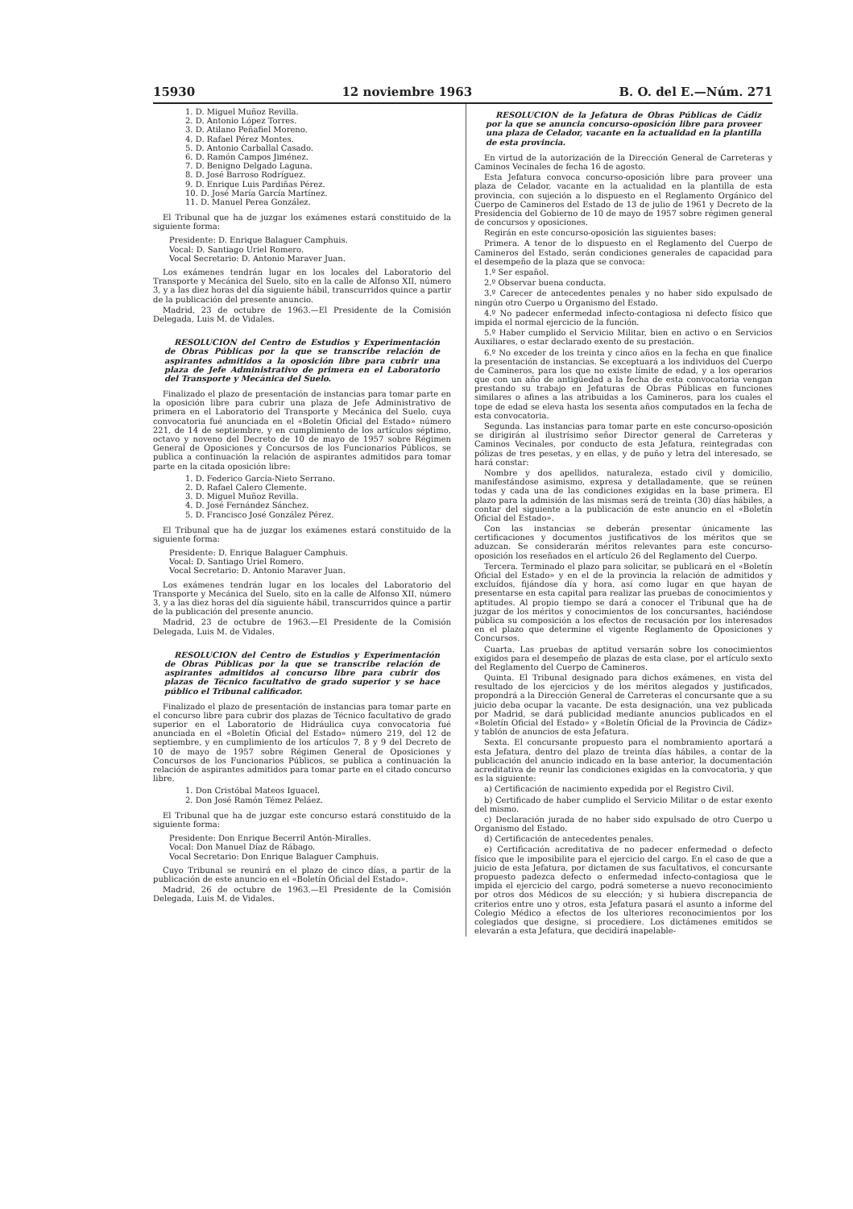15930 12 noviembre 1963 B. O. del E.—Núm. 271
1. D. Miguel Muñoz Revilla.
2. D. Antonio López Torres.
3. D. Atilano Peñafiel Moreno.
4. D. Rafael Pérez Montes.
5. D. Antonio Carballal Casado.
6. D. Ramón Campos Jiménez.
7. D. Benigno Delgado Laguna.
8. D. José Barroso Rodríguez.
9. D. Enrique Luis Pardiñas Pérez.
10. D. José María García Martínez.
11. D. Manuel Perea González.
El Tribunal que ha de juzgar los exámenes estará constituido de la siguiente forma:
Presidente: D. Enrique Balaguer Camphuis.
Vocal: D. Santiago Uriel Romero.
Vocal Secretario: D. Antonio Maraver Juan.
Los exámenes tendrán lugar en los locales del Laboratorio del Transporte y Mecánica del Suelo, sito en la calle de Alfonso XII, número 3, y a las diez horas del día siguiente hábil, transcurridos quince a partir de la publicación del presente anuncio.
Madrid, 23 de octubre de 1963.—El Presidente de la Comisión Delegada, Luis M. de Vidales.
RESOLUCION del Centro de Estudios y Experimentación de Obras Públicas por la que se transcribe relación de aspirantes admitidos a la oposición libre para cubrir una plaza de Jefe Administrativo de primera en el Laboratorio del Transporte y Mecánica del Suelo.
Finalizado el plazo de presentación de instancias para tomar parte en la oposición libre para cubrir una plaza de Jefe Administrativo de primera en el Laboratorio del Transporte y Mecánica del Suelo, cuya convocatoria fué anunciada en el «Boletín Oficial del Estado» número 221, de 14 de septiembre, y en cumplimiento de los artículos séptimo, octavo y noveno del Decreto de 10 de mayo de 1957 sobre Régimen General de Oposiciones y Concursos de los Funcionarios Públicos, se publica a continuación la relación de aspirantes admitidos para tomar parte en la citada oposición libre:
1. D. Federico García-Nieto Serrano.
2. D. Rafael Calero Clemente.
3. D. Miguel Muñoz Revilla.
4. D. José Fernández Sánchez.
5. D. Francisco José González Pérez.
El Tribunal que ha de juzgar los exámenes estará constituido de la siguiente forma:
Presidente: D. Enrique Balaguer Camphuis.
Vocal: D. Santiago Uriel Romero.
Vocal Secretario: D. Antonio Maraver Juan.
Los exámenes tendrán lugar en los locales del Laboratorio del Transporte y Mecánica del Suelo, sito en la calle de Alfonso XII, número 3, y a las diez horas del día siguiente hábil, transcurridos quince a partir de la publicación del presente anuncio.
Madrid, 23 de octubre de 1963.—El Presidente de la Comisión Delegada, Luis M. de Vidales.
RESOLUCION del Centro de Estudios y Experimentación de Obras Públicas por la que se transcribe relación de aspirantes admitidos al concurso libre para cubrir dos plazas de Técnico facultativo de grado superior y se hace público el Tribunal calificador.
Finalizado el plazo de presentación de instancias para tomar parte en el concurso libre para cubrir dos plazas de Técnico facultativo de grado superior en el Laboratorio de Hidráulica cuya convocatoria fué anunciada en el «Boletín Oficial del Estado» número 219, del 12 de septiembre, y en cumplimiento de los artículos 7, 8 y 9 del Decreto de 10 de mayo de 1957 sobre Régimen General de Oposiciones y Concursos de los Funcionarios Públicos, se publica a continuación la relación de aspirantes admitidos para tomar parte en el citado concurso libre.
1. Don Cristóbal Mateos Iguacel.
2. Don José Ramón Témez Peláez.
El Tribunal que ha de juzgar este concurso estará constituido de la siguiente forma:
Presidente: Don Enrique Becerril Antón-Miralles.
Vocal: Don Manuel Díaz de Rábago.
Vocal Secretario: Don Enrique Balaguer Camphuis.
Cuyo Tribunal se reunirá en el plazo de cinco días, a partir de la publicación de este anuncio en el «Boletín Oficial del Estado».
Madrid, 26 de octubre de 1963.—El Presidente de la Comisión Delegada, Luis M. de Vidales.
RESOLUCION de la Jefatura de Obras Públicas de Cádiz por la que se anuncia concurso-oposición libre para proveer una plaza de Celador, vacante en la actualidad en la plantilla de esta provincia.
En virtud de la autorización de la Dirección General de Carreteras y Caminos Vecinales de fecha 16 de agosto.
Esta Jefatura convoca concurso-oposición libre para proveer una plaza de Celador, vacante en la actualidad en la plantilla de esta provincia, con sujeción a lo dispuesto en el Reglamento Orgánico del Cuerpo de Camineros del Estado de 13 de julio de 1961 y Decreto de la Presidencia del Gobierno de 10 de mayo de 1957 sobre régimen general de concursos y oposiciones.
Regirán en este concurso-oposición las siguientes bases:
Primera. A tenor de lo dispuesto en el Reglamento del Cuerpo de Camineros del Estado, serán condiciones generales de capacidad para el desempeño de la plaza que se convoca:
1.º Ser español.
2.º Observar buena conducta.
3.º Carecer de antecedentes penales y no haber sido expulsado de ningún otro Cuerpo u Organismo del Estado.
4.º No padecer enfermedad infecto-contagiosa ni defecto físico que impida el normal ejercicio de la función.
5.º Haber cumplido el Servicio Militar, bien en activo o en Servicios Auxiliares, o estar declarado exento de su prestación.
6.º No exceder de los treinta y cinco años en la fecha en que finalice la presentación de instancias. Se exceptuará a los individuos del Cuerpo de Camineros, para los que no existe límite de edad, y a los operarios que con un año de antigüedad a la fecha de esta convocatoria vengan prestando su trabajo en Jefaturas de Obras Públicas en funciones similares o afines a las atribuidas a los Camineros, para los cuales el tope de edad se eleva hasta los sesenta años computados en la fecha de esta convocatoria.
Segunda. Las instancias para tomar parte en este concurso-oposición se dirigirán al ilustrísimo señor Director general de Carreteras y Caminos Vecinales, por conducto de esta Jefatura, reintegradas con pólizas de tres pesetas, y en ellas, y de puño y letra del interesado, se hará constar:
Nombre y dos apellidos, naturaleza, estado civil y domicilio, manifestándose asimismo, expresa y detalladamente, que se reúnen todas y cada una de las condiciones exigidas en la base primera. El plazo para la admisión de las mismas será de treinta (30) días hábiles, a contar del siguiente a la publicación de este anuncio en el «Boletín Oficial del Estado».
Con las instancias se deberán presentar únicamente las certificaciones y documentos justificativos de los méritos que se aduzcan. Se considerarán méritos relevantes para este concurso-oposición los reseñados en el artículo 26 del Reglamento del Cuerpo.
Tercera. Terminado el plazo para solicitar, se publicará en el «Boletín Oficial del Estado» y en el de la provincia la relación de admitidos y excluídos, fijándose día y hora, así como lugar en que hayan de presentarse en esta capital para realizar las pruebas de conocimientos y aptitudes. Al propio tiempo se dará a conocer el Tribunal que ha de juzgar de los méritos y conocimientos de los concursantes, haciéndose pública su composición a los efectos de recusación por los interesados en el plazo que determine el vigente Reglamento de Oposiciones y Concursos.
Cuarta. Las pruebas de aptitud versarán sobre los conocimientos exigidos para el desempeño de plazas de esta clase, por el artículo sexto del Reglamento del Cuerpo de Camineros.
Quinta. El Tribunal designado para dichos exámenes, en vista del resultado de los ejercicios y de los méritos alegados y justificados, propondrá a la Dirección General de Carreteras el concursante que a su juicio deba ocupar la vacante. De esta designación, una vez publicada por Madrid, se dará publicidad mediante anuncios publicados en el «Boletín Oficial del Estado» y «Boletín Oficial de la Provincia de Cádiz» y tablón de anuncios de esta Jefatura.
Sexta. El concursante propuesto para el nombramiento aportará a esta Jefatura, dentro del plazo de treinta días hábiles, a contar de la publicación del anuncio indicado en la base anterior, la documentación acreditativa de reunir las condiciones exigidas en la convocatoria, y que es la siguiente:
a) Certificación de nacimiento expedida por el Registro Civil.
b) Certificado de haber cumplido el Servicio Militar o de estar exento del mismo.
c) Declaración jurada de no haber sido expulsado de otro Cuerpo u Organismo del Estado.
d) Certificación de antecedentes penales.
e) Certificación acreditativa de no padecer enfermedad o defecto físico que le imposibilite para el ejercicio del cargo. En el caso de que a juicio de esta Jefatura, por dictamen de sus facultativos, el concursante propuesto padezca defecto o enfermedad infecto-contagiosa que le impida el ejercicio del cargo, podrá someterse a nuevo reconocimiento por otros dos Médicos de su elección; y si hubiera discrepancia de criterios entre uno y otros, esta Jefatura pasará el asunto a informe del Colegio Médico a efectos de los ulteriores reconocimientos por los colegiados que designe, si procediere. Los dictámenes emitidos se elevarán a esta Jefatura, que decidirá inapelable-